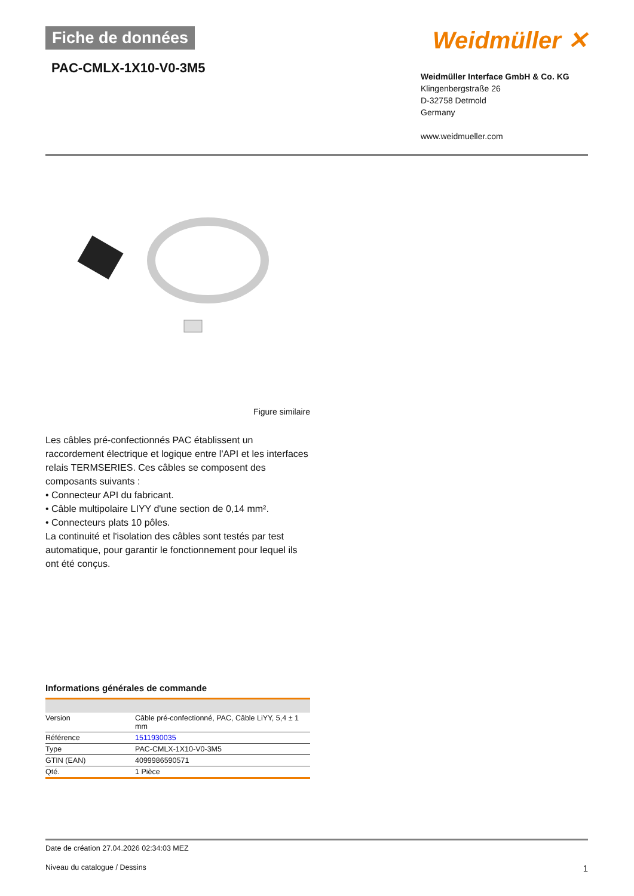Fiche de données
PAC-CMLX-1X10-V0-3M5
Weidmüller ✕
Weidmüller Interface GmbH & Co. KG
Klingenbergstraße 26
D-32758 Detmold
Germany
www.weidmueller.com
Figure similaire
Les câbles pré-confectionnés PAC établissent un raccordement électrique et logique entre l'API et les interfaces relais TERMSERIES. Ces câbles se composent des composants suivants :
• Connecteur API du fabricant.
• Câble multipolaire LIYY d'une section de 0,14 mm².
• Connecteurs plats 10 pôles.
La continuité et l'isolation des câbles sont testés par test automatique, pour garantir le fonctionnement pour lequel ils ont été conçus.
Informations générales de commande
| Version | Câble pré-confectionné, PAC, Câble LiYY, 5,4 ± 1 mm |
| Référence | 1511930035 |
| Type | PAC-CMLX-1X10-V0-3M5 |
| GTIN (EAN) | 4099986590571 |
| Qté. | 1 Pièce |
Date de création 27.04.2026 02:34:03 MEZ
Niveau du catalogue / Dessins 1